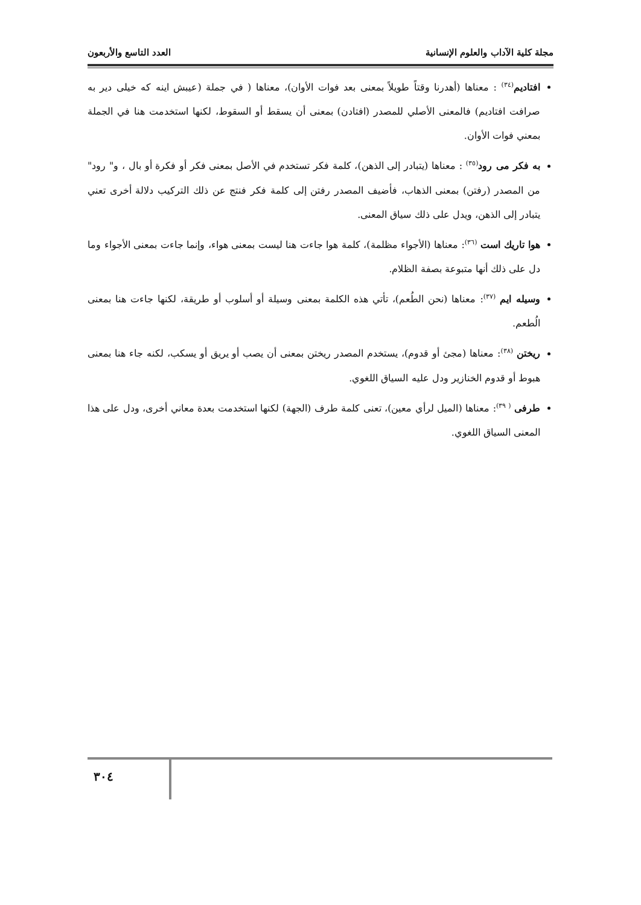مجلة كلية الآداب والعلوم الإنسانية العدد التاسع والأربعون
افتاديم<sup>(٣٤)</sup> : معناها (أهدرنا وقتاً طويلاً بمعنى بعد فوات الأوان)، معناها ( في جملة (عيبش اينه كه خيلى دير به صرافت افتاديم) فالمعنى الأصلي للمصدر (افتادن) بمعنى أن يسقط أو السقوط، لكنها استخدمت هنا في الجملة بمعني فوات الأوان.
به فكر مى رود<sup>(٣٥)</sup> : معناها (يتبادر إلى الذهن)، كلمة فكر تستخدم في الأصل بمعنى فكر أو فكرة أو بال ، و" رود" من المصدر (رفتن) بمعنى الذهاب، فأضيف المصدر رفتن إلى كلمة فكر فنتج عن ذلك التركيب دلالة أخرى تعني يتبادر إلى الذهن، ويدل على ذلك سياق المعنى.
هوا تاريك است <sup>(٣٦)</sup>: معناها (الأجواء مظلمة)، كلمة هوا جاءت هنا ليست بمعنى هواء، وإنما جاءت بمعنى الأجواء وما دل على ذلك أنها متبوعة بصفة الظلام.
وسيله ايم <sup>(٣٧)</sup>: معناها (نحن الطُعم)، تأتي هذه الكلمة بمعنى وسيلة أو أسلوب أو طريقة، لكنها جاءت هنا بمعنى الُطعم.
ريختن <sup>(٣٨)</sup>: معناها (مجئ أو قدوم)، يستخدم المصدر ريختن بمعنى أن يصب أو يريق أو يسكب، لكنه جاء هنا بمعنى هبوط أو قدوم الخنازير ودل عليه السياق اللغوي.
طرفى <sup>( ٣٩)</sup>: معناها (الميل لرأي معين)، تعنى كلمة طرف (الجهة) لكنها استخدمت بعدة معاني أخرى، ودل على هذا المعنى السياق اللغوي.
٣٠٤